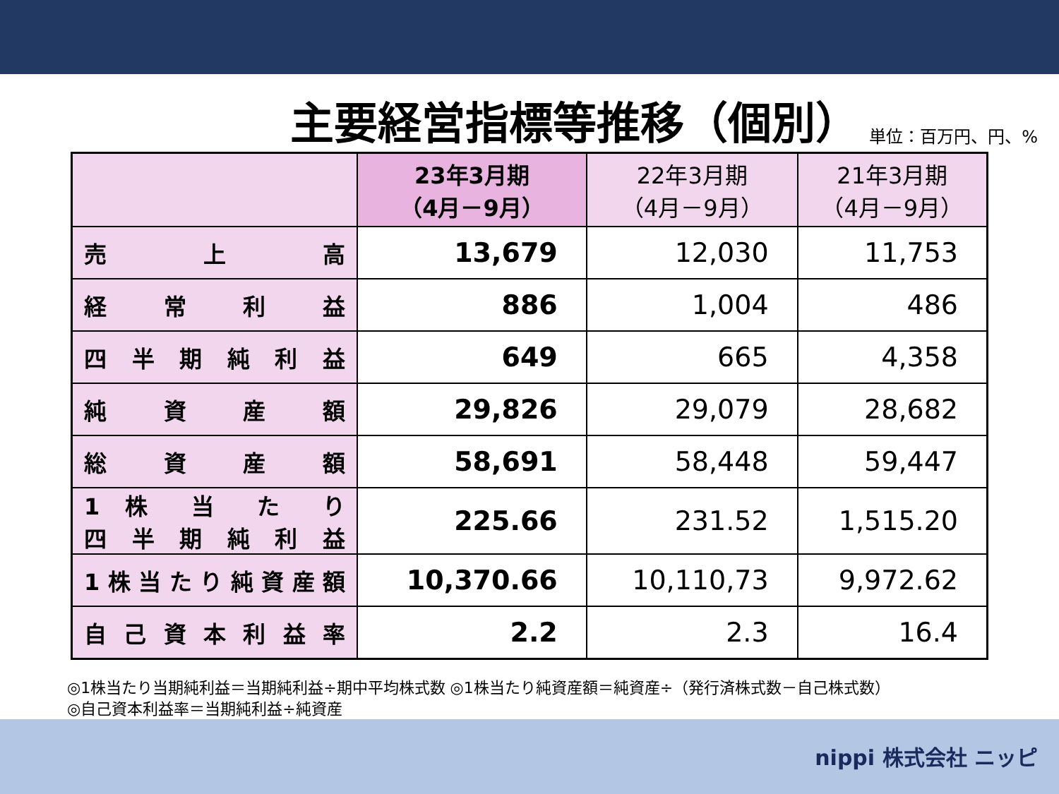主要経営指標等推移（個別）
単位：百万円、円、%
| | 23年3月期 （4月－9月） | 22年3月期 （4月－9月） | 21年3月期 （4月－9月） |
| --- | --- | --- | --- |
| 売 上 高 | 13,679 | 12,030 | 11,753 |
| 経 常 利 益 | 886 | 1,004 | 486 |
| 四半期純利益 | 649 | 665 | 4,358 |
| 純 資 産 額 | 29,826 | 29,079 | 28,682 |
| 総 資 産 額 | 58,691 | 58,448 | 59,447 |
| 1 株 当 た り 四半期純利益 | 225.66 | 231.52 | 1,515.20 |
| 1株当たり純資産額 | 10,370.66 | 10,110,73 | 9,972.62 |
| 自己資本利益率 | 2.2 | 2.3 | 16.4 |
◎1株当たり当期純利益＝当期純利益÷期中平均株式数 ◎1株当たり純資産額＝純資産÷（発行済株式数－自己株式数）
◎自己資本利益率＝当期純利益÷純資産
nippi 株式会社 ニッピ